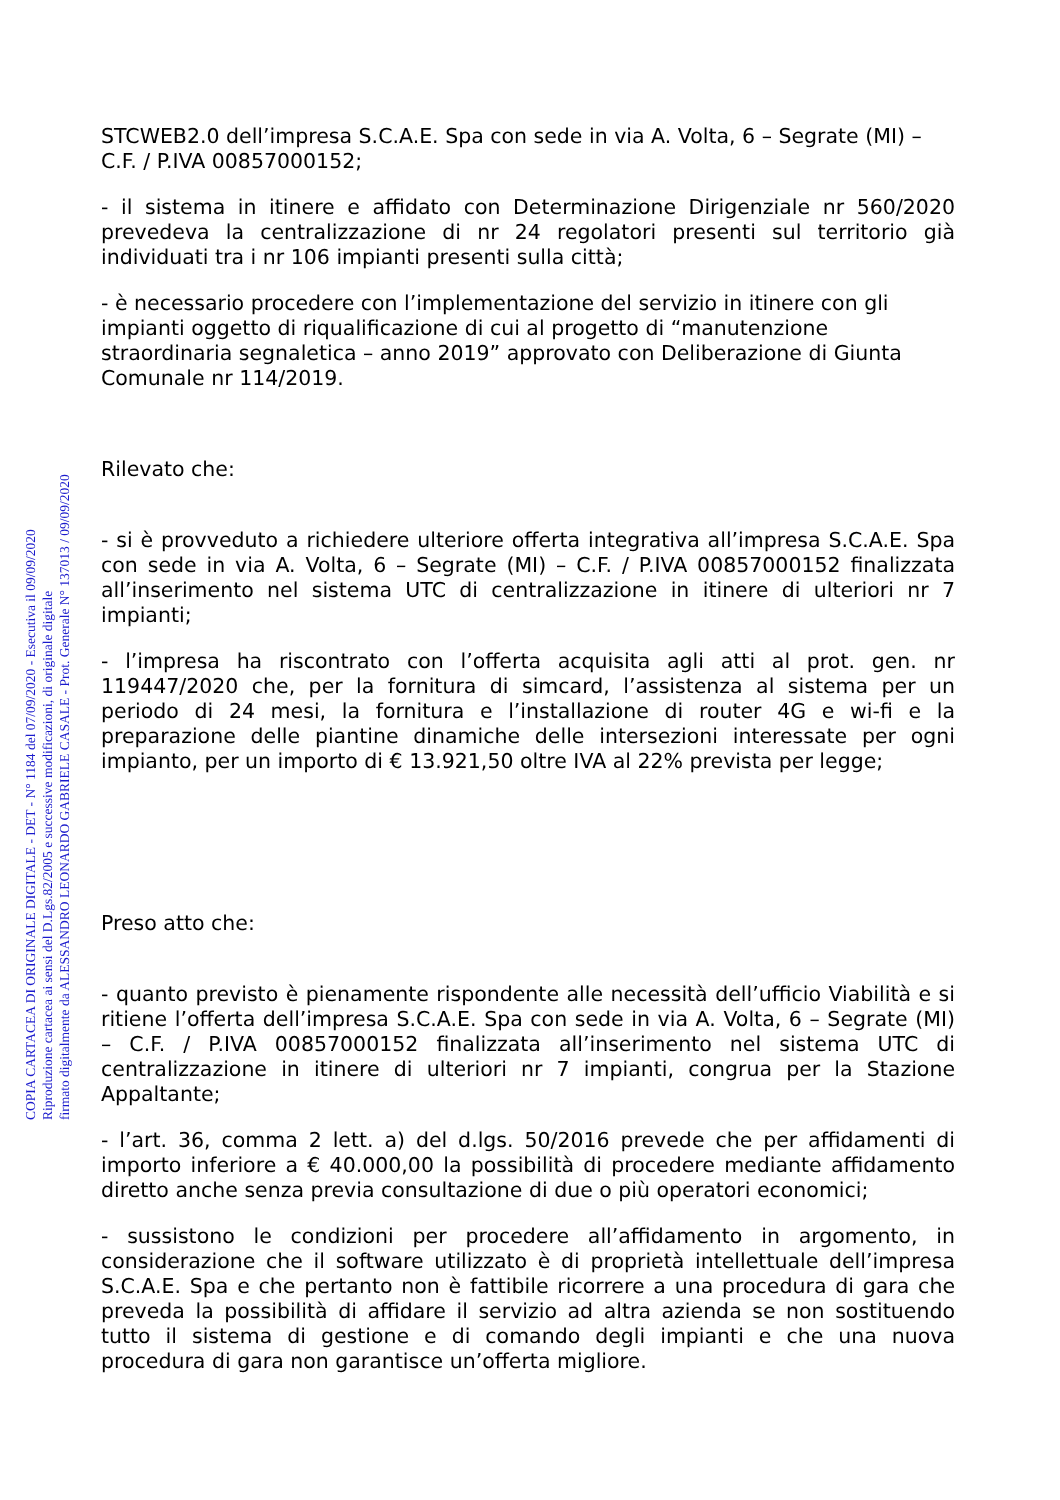COPIA CARTACEA DI ORIGINALE DIGITALE - DET - N° 1184 del 07/09/2020 - Esecutiva il 09/09/2020
Riproduzione cartacea ai sensi del D.Lgs.82/2005 e successive modificazioni, di originale digitale
firmato digitalmente da ALESSANDRO LEONARDO GABRIELE CASALE - Prot. Generale N° 137013 / 09/09/2020
STCWEB2.0 dell’impresa S.C.A.E. Spa con sede in via A. Volta, 6 – Segrate (MI) – C.F. / P.IVA 00857000152;
- il sistema in itinere e affidato con Determinazione Dirigenziale nr 560/2020 prevedeva la centralizzazione di nr 24 regolatori presenti sul territorio già individuati tra i nr 106 impianti presenti sulla città;
- è necessario procedere con l’implementazione del servizio in itinere con gli impianti oggetto di riqualificazione di cui al progetto di “manutenzione straordinaria segnaletica – anno 2019” approvato con Deliberazione di Giunta Comunale nr 114/2019.
Rilevato che:
- si è provveduto a richiedere ulteriore offerta integrativa all’impresa S.C.A.E. Spa con sede in via A. Volta, 6 – Segrate (MI) – C.F. / P.IVA 00857000152 finalizzata all’inserimento nel sistema UTC di centralizzazione in itinere di ulteriori nr 7 impianti;
- l’impresa ha riscontrato con l’offerta acquisita agli atti al prot. gen. nr 119447/2020 che, per la fornitura di simcard, l’assistenza al sistema per un periodo di 24 mesi, la fornitura e l’installazione di router 4G e wi-fi e la preparazione delle piantine dinamiche delle intersezioni interessate per ogni impianto, per un importo di € 13.921,50 oltre IVA al 22% prevista per legge;
Preso atto che:
- quanto previsto è pienamente rispondente alle necessità dell’ufficio Viabilità e si ritiene l’offerta dell’impresa S.C.A.E. Spa con sede in via A. Volta, 6 – Segrate (MI) – C.F. / P.IVA 00857000152 finalizzata all’inserimento nel sistema UTC di centralizzazione in itinere di ulteriori nr 7 impianti, congrua per la Stazione Appaltante;
- l’art. 36, comma 2 lett. a) del d.lgs. 50/2016 prevede che per affidamenti di importo inferiore a € 40.000,00 la possibilità di procedere mediante affidamento diretto anche senza previa consultazione di due o più operatori economici;
- sussistono le condizioni per procedere all’affidamento in argomento, in considerazione che il software utilizzato è di proprietà intellettuale dell’impresa S.C.A.E. Spa e che pertanto non è fattibile ricorrere a una procedura di gara che preveda la possibilità di affidare il servizio ad altra azienda se non sostituendo tutto il sistema di gestione e di comando degli impianti e che una nuova procedura di gara non garantisce un’offerta migliore.